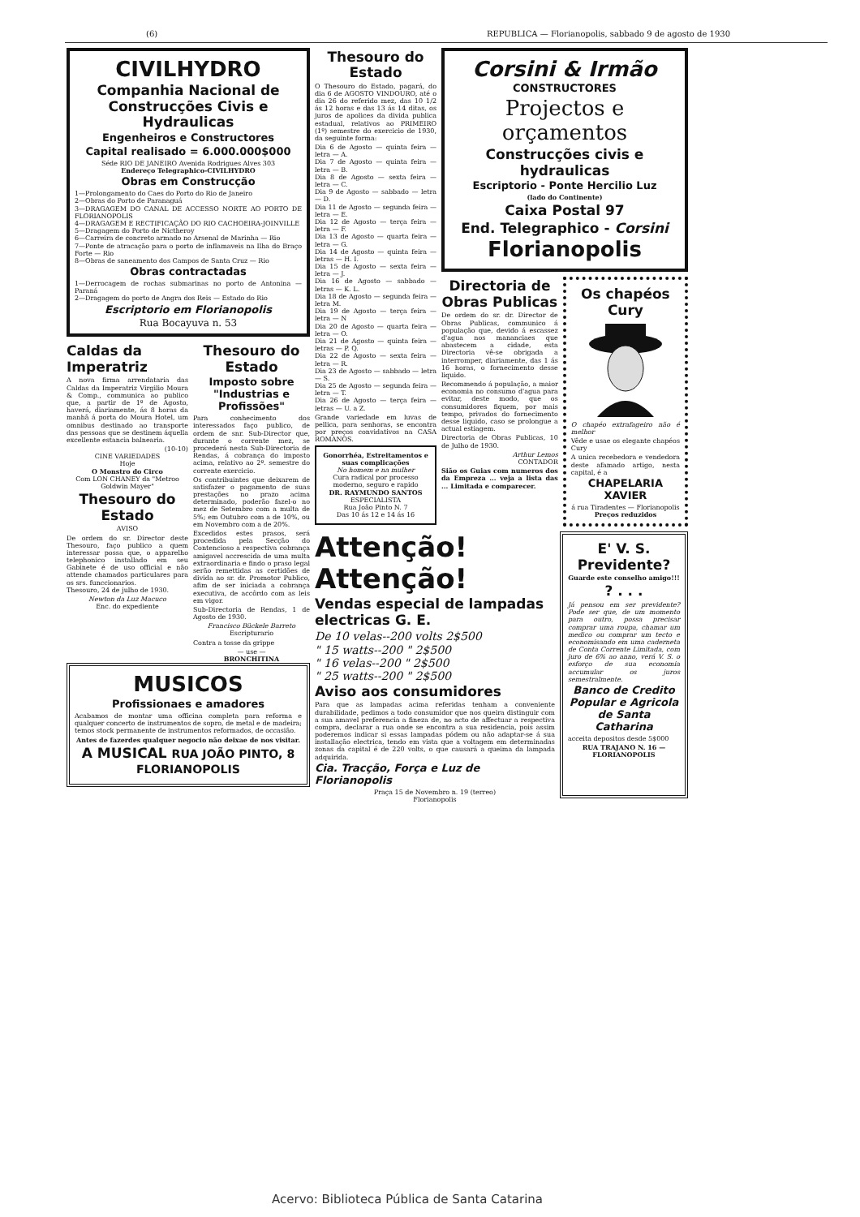(6) REPUBLICA — Florianopolis, sabbado 9 de agosto de 1930
CIVILHYDRO
Companhia Nacional de Construcções Civis e Hydraulicas
Engenheiros e Constructores
Capital realisado = 6.000.000$000
Séde RIO DE JANEIRO Avenida Rodrigues Alves 303
Endereço Telegraphico-CIVILHYDRO
Obras em Construcção
1—Prolongamento do Caes do Porto do Rio de Janeiro
2—Obras do Porto de Paranaguá
3—DRAGAGEM DO CANAL DE ACCESSO NORTE AO PORTO DE FLORIANOPOLIS
4—DRAGAGEM E RECTIFICAÇÃO DO RIO CACHOEIRA-JOINVILLE
5—Dragagem do Porto de Nictheroy
6—Carreira de concreto armado no Arsenal de Marinha — Rio
7—Ponte de atracação para o porto de inflamaveis na Ilha do Braço Forte — Rio
8—Obras de saneamento dos Campos de Santa Cruz — Rio
Obras contractadas
1—Derrocagem de rochas submarinas no porto de Antonina — Paraná
2—Dragagem do porto de Angra dos Reis — Estado do Rio
Escriptorio em Florianopolis
Rua Bocayuva n. 53
Caldas da Imperatriz
A nova firma arrendataria das Caldas da Imperatriz Virgilio Moura & Comp., communica ao publico que, a partir de 1º de Agosto, haverá, diariamente, ás 8 horas da manhã á porta do Moura Hotel, um omnibus destinado ao transporte das pessoas que se destinem áquella excellente estancia balnearia.
(10-10)
CINE VARIEDADES
Hoje
O Monstro do Circo
Com LON CHANEY da "Metroo Goldwin Mayer"
Thesouro do Estado
AVISO
De ordem do sr. Director deste Thesouro, faço publico a quem interessar possa que, o apparelho telephonico installado em seu Gabinete é de uso official e não attende chamados particulares para os srs. funccionarios.
Thesouro, 24 de julho de 1930.
Newton da Luz Macuco
Enc. do expediente
Thesouro do Estado
Imposto sobre "Industrias e Profissões"
Para conhecimento dos interessados faço publico, de ordem de snr. Sub-Director que, durante o corrente mez, se procederá nesta Sub-Directoria de Rendas, á cobrança do imposto acima, relativo ao 2º. semestre do corrente exercicio.
Os contribuintes que deixarem de satisfazer o pagamento de suas prestações no prazo acima determinado, poderão fazel-o no mez de Setembro com a multa de 5%; em Outubro com a de 10%, ou em Novembro com a de 20%.
Excedidos estes prasos, será procedida pela Secção do Contencioso a respectiva cobrança amigavel accrescida de uma multa extraordinaria e findo o praso legal serão remettidas as certidões de divida ao sr. dr. Promotor Publico, afim de ser iniciada a cobrança executiva, de accôrdo com as leis em vigor.
Sub-Directoria de Rendas, 1 de Agosto de 1930.
Francisco Bückele Barreto
Escripturario
Contra a tosse da grippe
— use —
BRONCHITINA
MUSICOS
Profissionaes e amadores
Acabamos de montar uma officina completa para reforma e qualquer concerto de instrumentos de sopro, de metal e de madeira; temos stock permanente de instrumentos reformados, de occasião.
Antes de fazerdes qualquer negocio não deixae de nos visitar.
A MUSICAL RUA JOÃO PINTO, 8 FLORIANOPOLIS
Thesouro do Estado
O Thesouro do Estado, pagará, do dia 6 de AGOSTO VINDOURO, até o dia 26 do referido mez, das 10 1/2 ás 12 horas e das 13 ás 14 ditas, os juros de apolices da divida publica estadual, relativos ao PRIMEIRO (1º) semestre do exercicio de 1930, da seguinte forma:
Dia 6 de Agosto — quinta feira — letra — A.
Dia 7 de Agosto — quinta feira — letra — B.
Dia 8 de Agosto — sexta feira — letra — C.
Dia 9 de Agosto — sabbado — letra — D.
Dia 11 de Agosto — segunda feira — letra — E.
Dia 12 de Agosto — terça feira — letra — F.
Dia 13 de Agosto — quarta feira — letra — G.
Dia 14 de Agosto — quinta feira — letras — H. I.
Dia 15 de Agosto — sexta feira — letra — J.
Dia 16 de Agosto — sabbado — letras — K. L.
Dia 18 de Agosto — segunda feira — letra M.
Dia 19 de Agosto — terça feira — letra — N
Dia 20 de Agosto — quarta feira — letra — O.
Dia 21 de Agosto — quinta feira — letras — P. Q.
Dia 22 de Agosto — sexta feira — letra — R.
Dia 23 de Agosto — sabbado — letra — S.
Dia 25 de Agosto — segunda feira — letra — T.
Dia 26 de Agosto — terça feira — letras — U. a Z.
Grande variedade em luvas de pellica, para senhoras, se encontra por preços convidativos na CASA ROMANOS.
Gonorrhéa, Estreitamentos e suas complicações
No homem e na mulher
Cura radical por processo moderno, seguro e rapido
DR. RAYMUNDO SANTOS
ESPECIALISTA
Rua João Pinto N. 7
Das 10 ás 12 e 14 ás 16
Corsini & Irmão
CONSTRUCTORES
Projectos e orçamentos
Construcções civis e hydraulicas
Escriptorio - Ponte Hercilio Luz
(lado do Continente)
Caixa Postal 97
End. Telegraphico - Corsini
Florianopolis
Directoria de Obras Publicas
De ordem do sr. dr. Director de Obras Publicas, communico á população que, devido á escassez d'agua nos mananciaes que abastecem a cidade, esta Directoria vê-se obrigada a interromper, diariamente, das 1 ás 16 horas, o fornecimento desse liquido.
Recommendo á população, a maior economia no consumo d'agua para evitar, deste modo, que os consumidores fiquem, por mais tempo, privados do fornecimento desse liquido, caso se prolongue a actual estiagem.
Directoria de Obras Publicas, 10 de Julho de 1930.
Arthur Lemos
CONTADOR
Sião os Guias com numeros dos da Empreza ... veja a lista das ... Limitada e comparecer.
Os chapéos Cury
O chapéo extrafageiro não é melhor
Vêde e usae os elegante chapéos Cury
A unica recebedora e vendedora deste afamado artigo, nesta capital, é a
CHAPELARIA XAVIER
á rua Tiradentes — Florianopolis
Preços reduzidos
Attenção! Attenção!
Vendas especial de lampadas electricas G. E.
De 10 velas--200 volts 2$500
" 15 watts--200 " 2$500
" 16 velas--200 " 2$500
" 25 watts--200 " 2$500
Aviso aos consumidores
Para que as lampadas acima referidas tenham a conveniente durabilidade, pedimos a todo consumidor que nos queira distinguir com a sua amavel preferencia a fineza de, no acto de affectuar a respectiva compra, declarar a rua onde se encontra a sua residencia, pois assim poderemos indicar si essas lampadas pódem ou não adaptar-se á sua installação electrica, tendo em vista que a voltagem em determinadas zonas da capital é de 220 volts, o que causará a queima da lampada adquirida.
Cia. Tracção, Força e Luz de Florianopolis
Praça 15 de Novembro n. 19 (terreo)
Florianopolis
E' V. S. Previdente?
Guarde este conselho amigo!!!
? . . .
Já pensou em ser previdente? Pode ser que, de um momento para outro, possa precisar comprar uma roupa, chamar um medico ou comprar um tecto e economisando em uma caderneta de Conta Corrente Limitada, com juro de 6% ao anno, verá V. S. o esforço de sua economia accumular os juros semestralmente.
Banco de Credito Popular e Agricola de Santa Catharina
acceita depositos desde 5$000
RUA TRAJANO N. 16 — FLORIANOPOLIS
Acervo: Biblioteca Pública de Santa Catarina